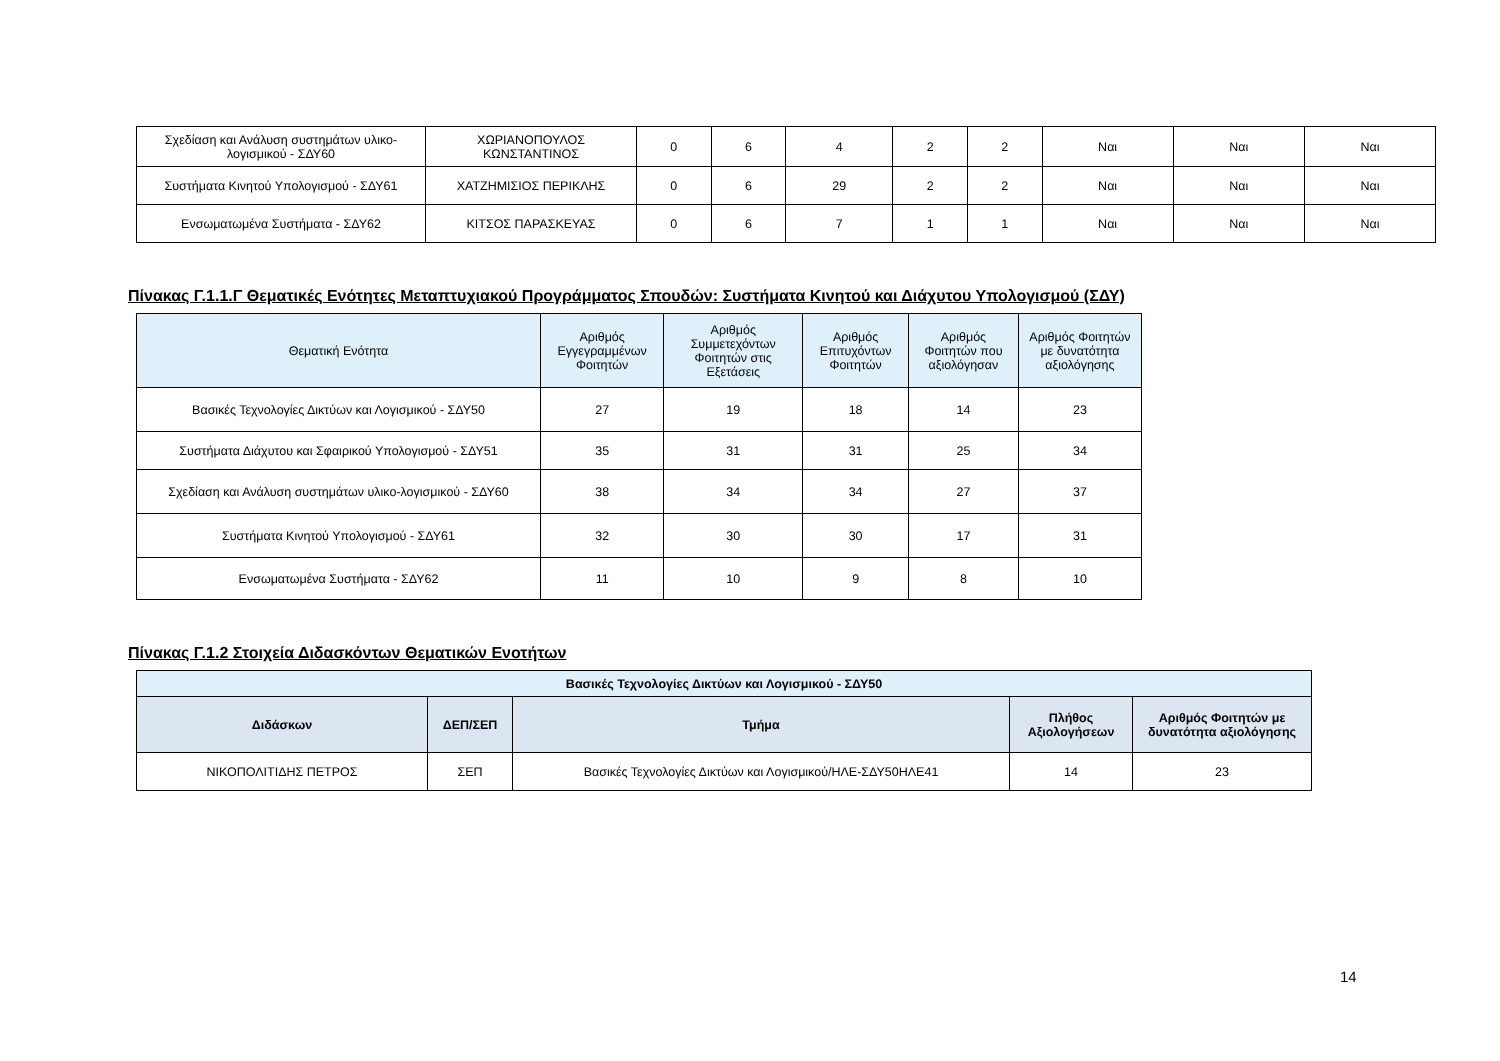| Σχεδίαση και Ανάλυση συστημάτων υλικο-λογισμικού - ΣΔΥ60 | ΧΩΡΙΑΝΟΠΟΥΛΟΣ ΚΩΝΣΤΑΝΤΙΝΟΣ | 0 | 6 | 4 | 2 | 2 | Ναι | Ναι | Ναι |
| Συστήματα Κινητού Υπολογισμού - ΣΔΥ61 | ΧΑΤΖΗΜΙΣΙΟΣ ΠΕΡΙΚΛΗΣ | 0 | 6 | 29 | 2 | 2 | Ναι | Ναι | Ναι |
| Ενσωματωμένα Συστήματα - ΣΔΥ62 | ΚΙΤΣΟΣ ΠΑΡΑΣΚΕΥΑΣ | 0 | 6 | 7 | 1 | 1 | Ναι | Ναι | Ναι |
Πίνακας Γ.1.1.Γ Θεματικές Ενότητες Μεταπτυχιακού Προγράμματος Σπουδών: Συστήματα Κινητού και Διάχυτου Υπολογισμού (ΣΔΥ)
| Θεματική Ενότητα | Αριθμός Εγγεγραμμένων Φοιτητών | Αριθμός Συμμετεχόντων Φοιτητών στις Εξετάσεις | Αριθμός Επιτυχόντων Φοιτητών | Αριθμός Φοιτητών που αξιολόγησαν | Αριθμός Φοιτητών με δυνατότητα αξιολόγησης |
| --- | --- | --- | --- | --- | --- |
| Βασικές Τεχνολογίες Δικτύων και Λογισμικού - ΣΔΥ50 | 27 | 19 | 18 | 14 | 23 |
| Συστήματα Διάχυτου και Σφαιρικού Υπολογισμού - ΣΔΥ51 | 35 | 31 | 31 | 25 | 34 |
| Σχεδίαση και Ανάλυση συστημάτων υλικο-λογισμικού - ΣΔΥ60 | 38 | 34 | 34 | 27 | 37 |
| Συστήματα Κινητού Υπολογισμού - ΣΔΥ61 | 32 | 30 | 30 | 17 | 31 |
| Ενσωματωμένα Συστήματα - ΣΔΥ62 | 11 | 10 | 9 | 8 | 10 |
Πίνακας Γ.1.2 Στοιχεία Διδασκόντων Θεματικών Ενοτήτων
| Βασικές Τεχνολογίες Δικτύων και Λογισμικού - ΣΔΥ50 | | | | |
| --- | --- | --- | --- | --- |
| Διδάσκων | ΔΕΠ/ΣΕΠ | Τμήμα | Πλήθος Αξιολογήσεων | Αριθμός Φοιτητών με δυνατότητα αξιολόγησης |
| ΝΙΚΟΠΟΛΙΤΙΔΗΣ ΠΕΤΡΟΣ | ΣΕΠ | Βασικές Τεχνολογίες Δικτύων και Λογισμικού/ΗΛΕ-ΣΔΥ50ΗΛΕ41 | 14 | 23 |
14